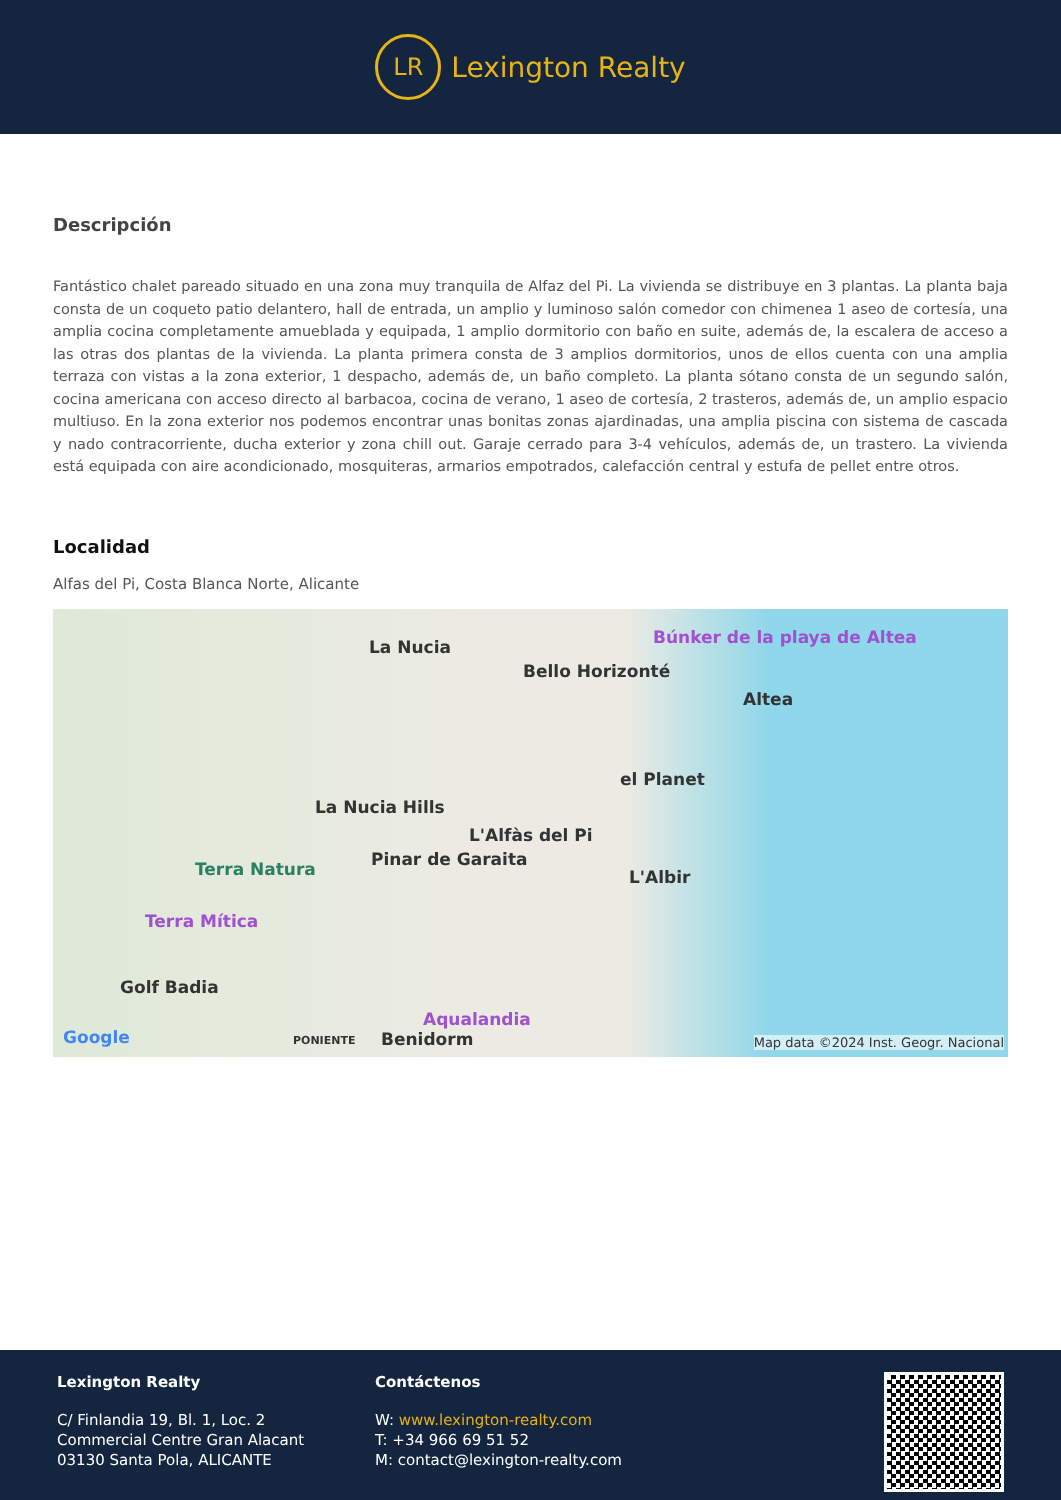LR
Lexington Realty
Descripción
Fantástico chalet pareado situado en una zona muy tranquila de Alfaz del Pi. La vivienda se distribuye en 3 plantas. La planta baja consta de un coqueto patio delantero, hall de entrada, un amplio y luminoso salón comedor con chimenea 1 aseo de cortesía, una amplia cocina completamente amueblada y equipada, 1 amplio dormitorio con baño en suite, además de, la escalera de acceso a las otras dos plantas de la vivienda. La planta primera consta de 3 amplios dormitorios, unos de ellos cuenta con una amplia terraza con vistas a la zona exterior, 1 despacho, además de, un baño completo. La planta sótano consta de un segundo salón, cocina americana con acceso directo al barbacoa, cocina de verano, 1 aseo de cortesía, 2 trasteros, además de, un amplio espacio multiuso. En la zona exterior nos podemos encontrar unas bonitas zonas ajardinadas, una amplia piscina con sistema de cascada y nado contracorriente, ducha exterior y zona chill out. Garaje cerrado para 3-4 vehículos, además de, un trastero. La vivienda está equipada con aire acondicionado, mosquiteras, armarios empotrados, calefacción central y estufa de pellet entre otros.
Localidad
Alfas del Pi, Costa Blanca Norte, Alicante
La Nucia
Bello Horizonté
Búnker de la playa de Altea
Altea
el Planet
La Nucia Hills
L'Alfàs del Pi
Pinar de Garaita Terra Natura L'Albir
Terra Mítica
Golf Badia
Aqualandia
Google PONIENTE Benidorm Map data ©2024 Inst. Geogr. Nacional
Lexington Realty
C/ Finlandia 19, Bl. 1, Loc. 2
Commercial Centre Gran Alacant
03130 Santa Pola, ALICANTE
Contáctenos
W: www.lexington-realty.com
T: +34 966 69 51 52
M: contact@lexington-realty.com